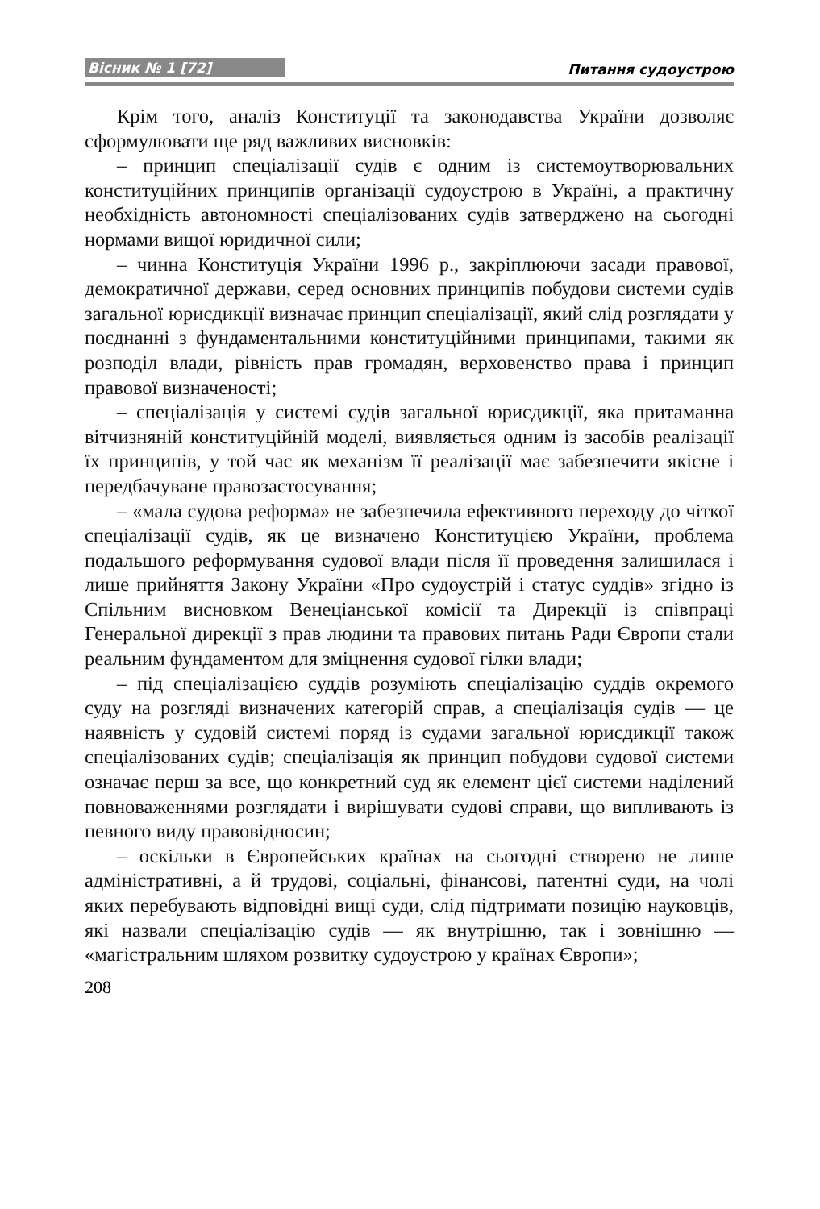Вісник № 1 [72] Питання судоустрою
Крім того, аналіз Конституції та законодавства України дозволяє сформулювати ще ряд важливих висновків:
– принцип спеціалізації судів є одним із системоутворювальних конституційних принципів організації судоустрою в Україні, а практичну необхідність автономності спеціалізованих судів затверджено на сьогодні нормами вищої юридичної сили;
– чинна Конституція України 1996 р., закріплюючи засади правової, демократичної держави, серед основних принципів побудови системи судів загальної юрисдикції визначає принцип спеціалізації, який слід розглядати у поєднанні з фундаментальними конституційними принципами, такими як розподіл влади, рівність прав громадян, верховенство права і принцип правової визначеності;
– спеціалізація у системі судів загальної юрисдикції, яка притаманна вітчизняній конституційній моделі, виявляється одним із засобів реалізації їх принципів, у той час як механізм її реалізації має забезпечити якісне і передбачуване правозастосування;
– «мала судова реформа» не забезпечила ефективного переходу до чіткої спеціалізації судів, як це визначено Конституцією України, проблема подальшого реформування судової влади після її проведення залишилася і лише прийняття Закону України «Про судоустрій і статус суддів» згідно із Спільним висновком Венеціанської комісії та Дирекції із співпраці Генеральної дирекції з прав людини та правових питань Ради Європи стали реальним фундаментом для зміцнення судової гілки влади;
– під спеціалізацією суддів розуміють спеціалізацію суддів окремого суду на розгляді визначених категорій справ, а спеціалізація судів — це наявність у судовій системі поряд із судами загальної юрисдикції також спеціалізованих судів; спеціалізація як принцип побудови судової системи означає перш за все, що конкретний суд як елемент цієї системи наділений повноваженнями розглядати і вирішувати судові справи, що випливають із певного виду правовідносин;
– оскільки в Європейських країнах на сьогодні створено не лише адміністративні, а й трудові, соціальні, фінансові, патентні суди, на чолі яких перебувають відповідні вищі суди, слід підтримати позицію науковців, які назвали спеціалізацію судів — як внутрішню, так і зовнішню — «магістральним шляхом розвитку судоустрою у країнах Європи»;
208